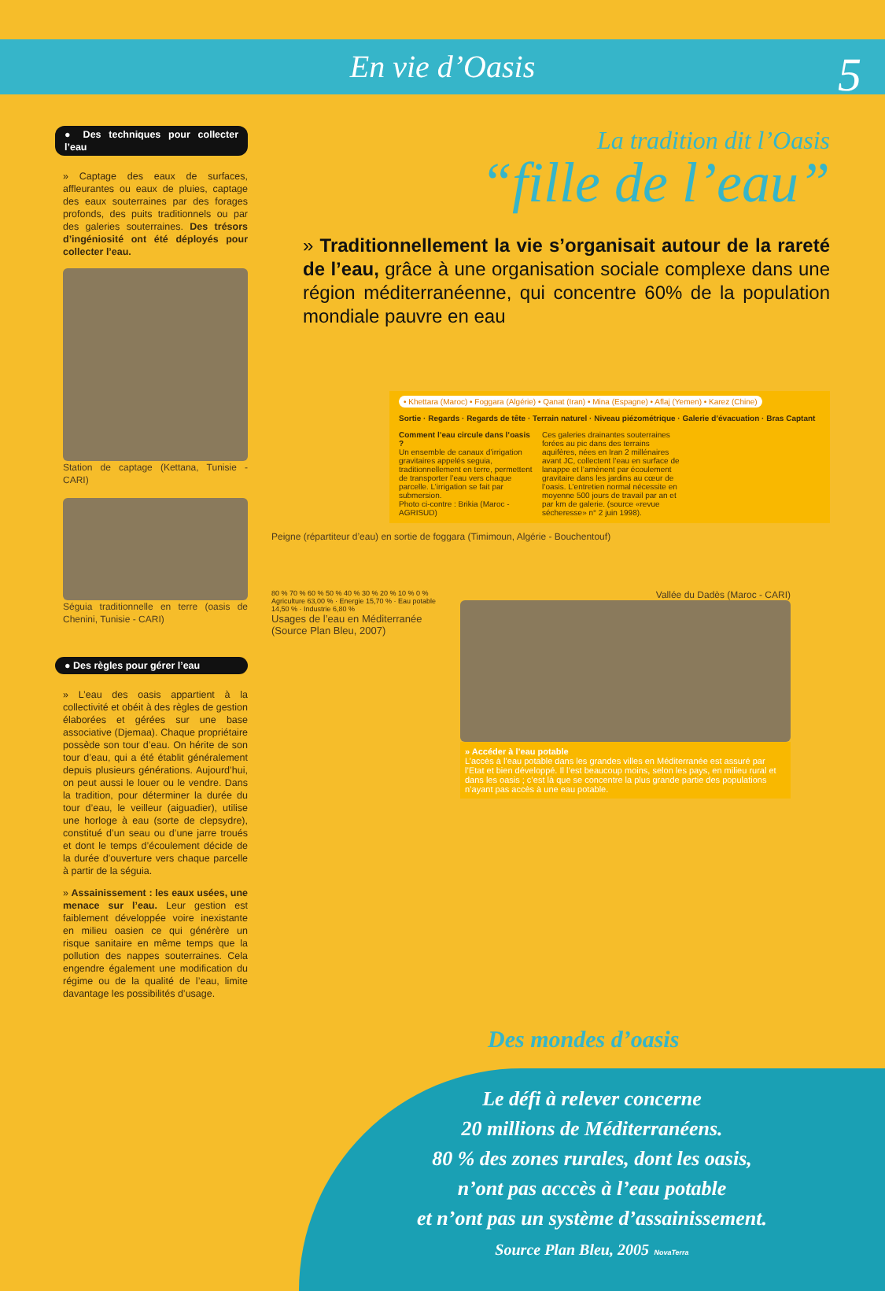En vie d’Oasis 5
● Des techniques pour collecter l’eau
» Captage des eaux de surfaces, affleurantes ou eaux de pluies, captage des eaux souterraines par des forages profonds, des puits traditionnels ou par des galeries souterraines. Des trésors d’ingéniosité ont été déployés pour collecter l’eau.
Station de captage (Kettana, Tunisie - CARI)
Séguia traditionnelle en terre (oasis de Chenini, Tunisie - CARI)
● Des règles pour gérer l’eau
» L’eau des oasis appartient à la collectivité et obéit à des règles de gestion élaborées et gérées sur une base associative (Djemaa). Chaque propriétaire possède son tour d’eau. On hérite de son tour d’eau, qui a été établit généralement depuis plusieurs générations. Aujourd’hui, on peut aussi le louer ou le vendre. Dans la tradition, pour déterminer la durée du tour d’eau, le veilleur (aiguadier), utilise une horloge à eau (sorte de clepsydre), constitué d’un seau ou d’une jarre troués et dont le temps d’écoulement décide de la durée d’ouverture vers chaque parcelle à partir de la séguia.
» Assainissement : les eaux usées, une menace sur l’eau. Leur gestion est faiblement développée voire inexistante en milieu oasien ce qui générère un risque sanitaire en même temps que la pollution des nappes souterraines. Cela engendre également une modification du régime ou de la qualité de l’eau, limite davantage les possibilités d’usage.
La tradition dit l’Oasis
“fille de l’eau”
» Traditionnellement la vie s’organisait autour de la rareté de l’eau, grâce à une organisation sociale complexe dans une région méditerranéenne, qui concentre 60% de la population mondiale pauvre en eau
• Khettara (Maroc) • Foggara (Algérie) • Qanat (Iran) • Mina (Espagne) • Aflaj (Yemen) • Karez (Chine)
Sortie · Regards · Regards de tête · Terrain naturel · Niveau piézométrique · Galerie d’évacuation · Bras Captant
Comment l’eau circule dans l’oasis ?
Un ensemble de canaux d’irrigation gravitaires appelés seguia, traditionnellement en terre, permettent de transporter l’eau vers chaque parcelle. L’irrigation se fait par submersion.
Photo ci-contre : Brikia (Maroc - AGRISUD)
Ces galeries drainantes souterraines forées au pic dans des terrains aquifères, nées en Iran 2 millénaires avant JC, collectent l’eau en surface de lanappe et l’amènent par écoulement gravitaire dans les jardins au cœur de l’oasis. L’entretien normal nécessite en moyenne 500 jours de travail par an et par km de galerie. (source «revue sécheresse» n° 2 juin 1998).
Peigne (répartiteur d’eau) en sortie de foggara (Timimoun, Algérie - Bouchentouf)
80 % 70 % 60 % 50 % 40 % 30 % 20 % 10 % 0 %
Agriculture 63,00 % · Energie 15,70 % · Eau potable 14,50 % · Industrie 6,80 %
Usages de l’eau en Méditerranée (Source Plan Bleu, 2007)
Vallée du Dadès (Maroc - CARI)
» Accéder à l’eau potable
L’accès à l’eau potable dans les grandes villes en Méditerranée est assuré par l’Etat et bien développé. Il l’est beaucoup moins, selon les pays, en milieu rural et dans les oasis ; c’est là que se concentre la plus grande partie des populations n’ayant pas accès à une eau potable.
Des mondes d’oasis
Le défi à relever concerne
20 millions de Méditerranéens.
80 % des zones rurales, dont les oasis,
n’ont pas acccès à l’eau potable
et n’ont pas un système d’assainissement.
Source Plan Bleu, 2005 NovaTerra